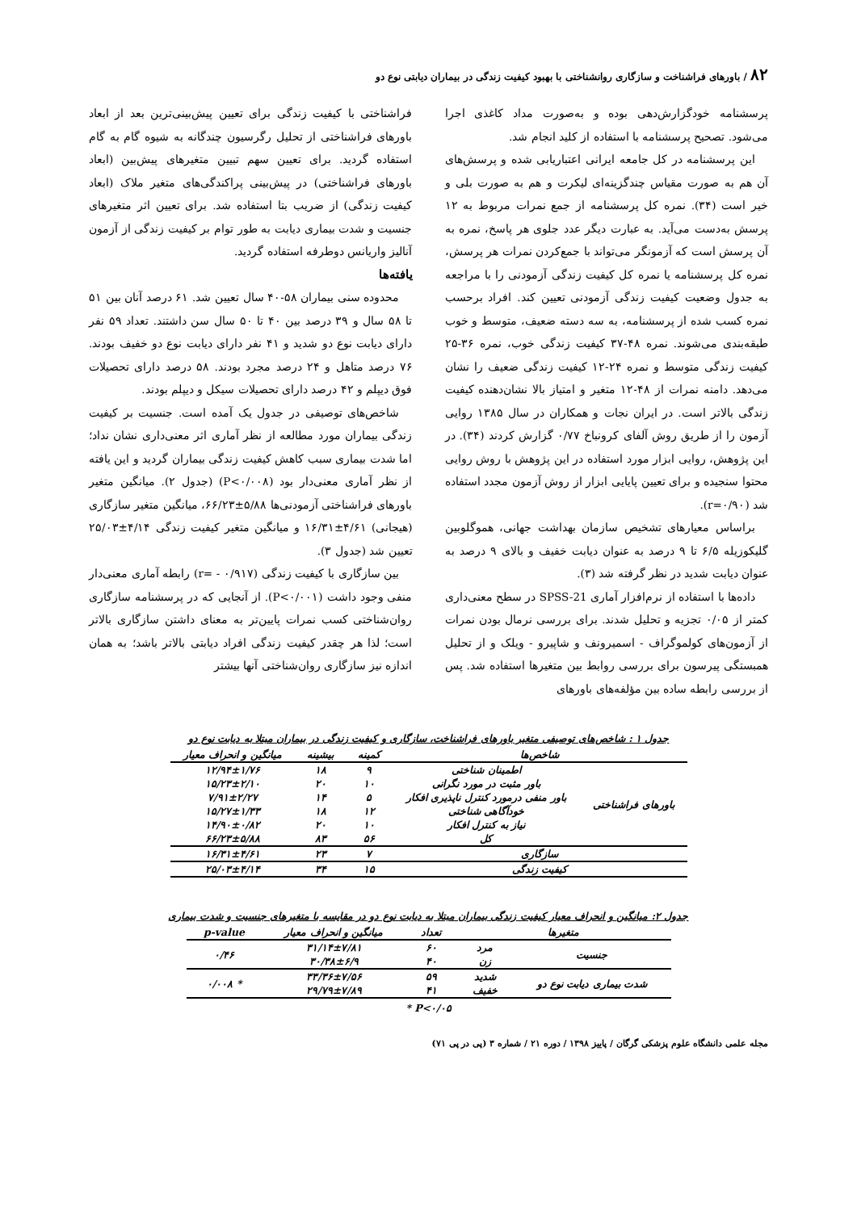۸۲ / باورهای فراشناخت و سازگاری روانشناختی با بهبود کیفیت زندگی در بیماران دیابتی نوع دو
پرسشنامه خودگزارش‌دهی بوده و به‌صورت مداد کاغذی اجرا می‌شود. تصحیح پرسشنامه با استفاده از کلید انجام شد.
این پرسشنامه در کل جامعه ایرانی اعتباریابی شده و پرسش‌های آن هم به صورت مقیاس چندگزینه‌ای لیکرت و هم به صورت بلی و خیر است (۳۴). نمره کل پرسشنامه از جمع نمرات مربوط به ۱۲ پرسش به‌دست می‌آید. به عبارت دیگر عدد جلوی هر پاسخ، نمره به آن پرسش است که آزمونگر می‌تواند با جمع‌کردن نمرات هر پرسش، نمره کل پرسشنامه یا نمره کل کیفیت زندگی آزمودنی را با مراجعه به جدول وضعیت کیفیت زندگی آزمودنی تعیین کند. افراد برحسب نمره کسب شده از پرسشنامه، به سه دسته ضعیف، متوسط و خوب طبقه‌بندی می‌شوند. نمره ۴۸-۳۷ کیفیت زندگی خوب، نمره ۳۶-۲۵ کیفیت زندگی متوسط و نمره ۲۴-۱۲ کیفیت زندگی ضعیف را نشان می‌دهد. دامنه نمرات از ۴۸-۱۲ متغیر و امتیاز بالا نشان‌دهنده کیفیت زندگی بالاتر است. در ایران نجات و همکاران در سال ۱۳۸۵ روایی آزمون را از طریق روش آلفای کرونباخ ۰/۷۷ گزارش کردند (۳۴). در این پژوهش، روایی ابزار مورد استفاده در این پژوهش با روش روایی محتوا سنجیده و برای تعیین پایایی ابزار از روش آزمون مجدد استفاده شد (r=۰/۹۰).
براساس معیارهای تشخیص سازمان بهداشت جهانی، هموگلوبین گلیکوزیله ۶/۵ تا ۹ درصد به عنوان دیابت خفیف و بالای ۹ درصد به عنوان دیابت شدید در نظر گرفته شد (۳).
داده‌ها با استفاده از نرم‌افزار آماری SPSS-21 در سطح معنی‌داری کمتر از ۰/۰۵ تجزیه و تحلیل شدند. برای بررسی نرمال بودن نمرات از آزمون‌های کولموگراف - اسمیرونف و شاپیرو - ویلک و از تحلیل همبستگی پیرسون برای بررسی روابط بین متغیرها استفاده شد. پس از بررسی رابطه ساده بین مؤلفه‌های باورهای
فراشناختی با کیفیت زندگی برای تعیین پیش‌بینی‌ترین بعد از ابعاد باورهای فراشناختی از تحلیل رگرسیون چندگانه به شیوه گام به گام استفاده گردید. برای تعیین سهم تبیین متغیرهای پیش‌بین (ابعاد باورهای فراشناختی) در پیش‌بینی پراکندگی‌های متغیر ملاک (ابعاد کیفیت زندگی) از ضریب بتا استفاده شد. برای تعیین اثر متغیرهای جنسیت و شدت بیماری دیابت به طور توام بر کیفیت زندگی از آزمون آنالیز واریانس دوطرفه استفاده گردید.
یافته‌ها
محدوده سنی بیماران ۵۸-۴۰ سال تعیین شد. ۶۱ درصد آنان بین ۵۱ تا ۵۸ سال و ۳۹ درصد بین ۴۰ تا ۵۰ سال سن داشتند. تعداد ۵۹ نفر دارای دیابت نوع دو شدید و ۴۱ نفر دارای دیابت نوع دو خفیف بودند. ۷۶ درصد متاهل و ۲۴ درصد مجرد بودند. ۵۸ درصد دارای تحصیلات فوق دیپلم و ۴۲ درصد دارای تحصیلات سیکل و دیپلم بودند.
شاخص‌های توصیفی در جدول یک آمده است. جنسیت بر کیفیت زندگی بیماران مورد مطالعه از نظر آماری اثر معنی‌داری نشان نداد؛ اما شدت بیماری سبب کاهش کیفیت زندگی بیماران گردید و این یافته از نظر آماری معنی‌دار بود (P<۰/۰۰۸) (جدول ۲). میانگین متغیر باورهای فراشناختی آزمودنی‌ها ۵/۸۸±۶۶/۲۳، میانگین متغیر سازگاری (هیجانی) ۴/۶۱±۱۶/۳۱ و میانگین متغیر کیفیت زندگی ۴/۱۴±۲۵/۰۳ تعیین شد (جدول ۳).
بین سازگاری با کیفیت زندگی (r= - ۰/۹۱۷) رابطه آماری معنی‌دار منفی وجود داشت (P<۰/۰۰۱). از آنجایی که در پرسشنامه سازگاری روان‌شناختی کسب نمرات پایین‌تر به معنای داشتن سازگاری بالاتر است؛ لذا هر چقدر کیفیت زندگی افراد دیابتی بالاتر باشد؛ به همان اندازه نیز سازگاری روان‌شناختی آنها بیشتر
جدول ۱ : شاخص‌های توصیفی متغیر باورهای فراشناخت، سازگاری و کیفیت زندگی در بیماران مبتلا به دیابت نوع دو
| شاخص‌ها | | کمینه | بیشینه | میانگین و انحراف معیار |
| --- | --- | --- | --- | --- |
| باورهای فراشناختی | اطمینان شناختی | ۹ | ۱۸ | ۱۲/۹۴±۱/۷۶ |
| | باور مثبت در مورد نگرانی | ۱۰ | ۲۰ | ۱۵/۲۳±۲/۱۰ |
| | باور منفی درمورد کنترل ناپذیری افکار | ۵ | ۱۴ | ۷/۹۱±۲/۲۷ |
| | خودآگاهی شناختی | ۱۲ | ۱۸ | ۱۵/۲۷±۱/۳۳ |
| | نیاز به کنترل افکار | ۱۰ | ۲۰ | ۱۴/۹۰±۰/۸۲ |
| | کل | ۵۶ | ۸۳ | ۶۶/۲۳±۵/۸۸ |
| سازگاری | | ۷ | ۲۳ | ۱۶/۳۱±۴/۶۱ |
| کیفیت زندگی | | ۱۵ | ۳۴ | ۲۵/۰۳±۴/۱۴ |
جدول ۲: میانگین و انحراف معیار کیفیت زندگی بیماران مبتلا به دیابت نوع دو در مقایسه با متغیرهای جنسیت و شدت بیماری
| متغیرها | | تعداد | میانگین و انحراف معیار | p-value |
| --- | --- | --- | --- | --- |
| جنسیت | مرد | ۶۰ | ۳۱/۱۴±۷/۸۱ | ۰/۴۶ |
| | زن | ۴۰ | ۳۰/۳۸±۶/۹ | |
| شدت بیماری دیابت نوع دو | شدید | ۵۹ | ۳۳/۳۶±۷/۵۶ | * ۰/۰۰۸ |
| | خفیف | ۴۱ | ۲۹/۷۹±۷/۸۹ | |
P<۰/۰۵ *
مجله علمی دانشگاه علوم پزشکی گرگان / پاییز ۱۳۹۸ / دوره ۲۱ / شماره ۳ (پی در پی ۷۱)